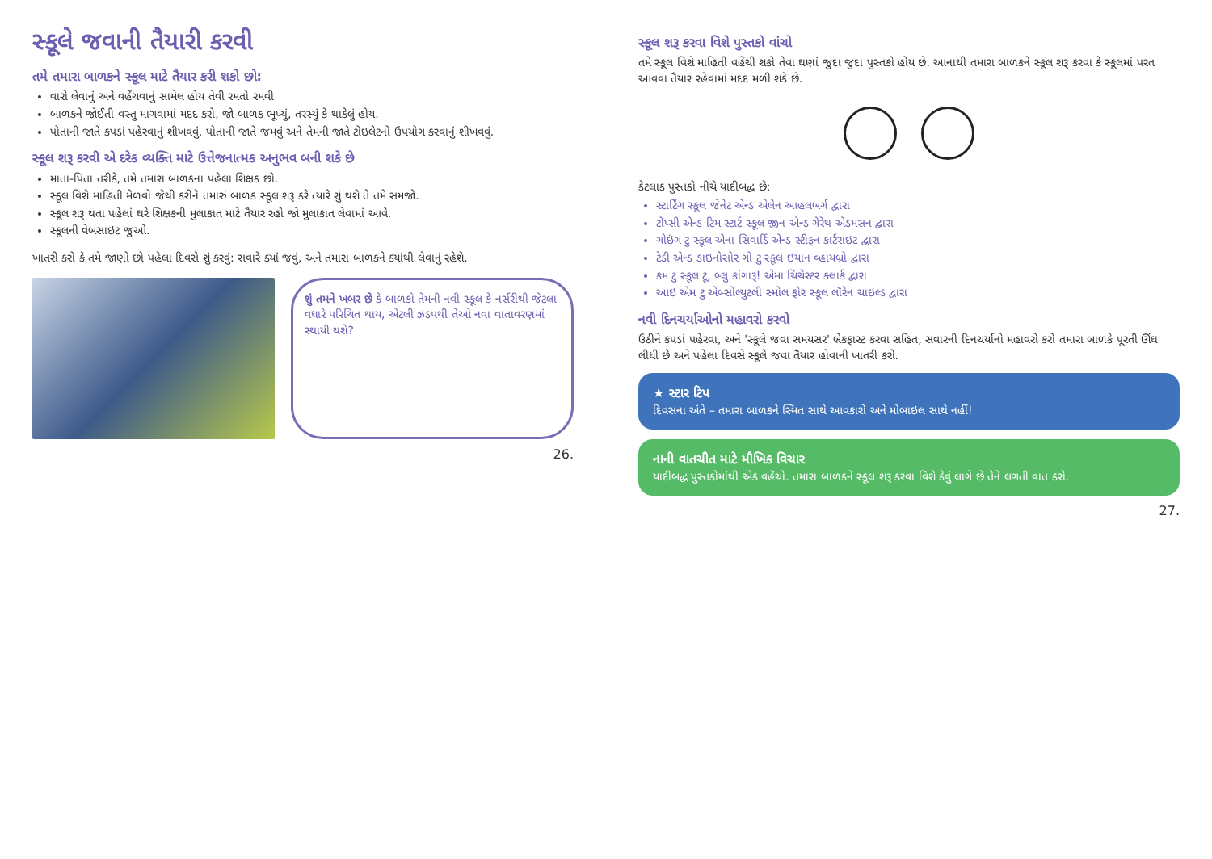સ્કૂલે જવાની તૈયારી કરવી
તમે તમારા બાળકને સ્કૂલ માટે તૈયાર કરી શકો છો:
વારો લેવાનું અને વહેંચવાનું સામેલ હોય તેવી રમતો રમવી
બાળકને જોઈતી વસ્તુ માગવામાં મદદ કરો, જો બાળક ભૂખ્યું, તરસ્યું કે થાકેલું હોય.
પોતાની જાતે કપડાં પહેરવાનું શીખવવું, પોતાની જાતે જમવું અને તેમની જાતે ટોઇલેટનો ઉપયોગ કરવાનું શીખવવું.
સ્કૂલ શરૂ કરવી એ દરેક વ્યક્તિ માટે ઉત્તેજનાત્મક અનુભવ બની શકે છે
માતા-પિતા તરીકે, તમે તમારા બાળકના પહેલા શિક્ષક છો.
સ્કૂલ વિશે માહિતી મેળવો જેથી કરીને તમારું બાળક સ્કૂલ શરૂ કરે ત્યારે શું થશે તે તમે સમજો.
સ્કૂલ શરૂ થતા પહેલાં ઘરે શિક્ષકની મુલાકાત માટે તૈયાર રહો જો મુલાકાત લેવામાં આવે.
સ્કૂલની વેબસાઇટ જુઓ.
ખાતરી કરો કે તમે જાણો છો પહેલા દિવસે શું કરવું: સવારે ક્યાં જવું, અને તમારા બાળકને ક્યાંથી લેવાનું રહેશે.
શું તમને ખબર છે કે બાળકો તેમની નવી સ્કૂલ કે નર્સરીથી જેટલા વધારે પરિચિત થાય, એટલી ઝડપથી તેઓ નવા વાતાવરણમાં સ્થાયી થશે?
26.
સ્કૂલ શરૂ કરવા વિશે પુસ્તકો વાંચો
તમે સ્કૂલ વિશે માહિતી વહેંચી શકો તેવા ઘણાં જુદા જુદા પુસ્તકો હોય છે. આનાથી તમારા બાળકને સ્કૂલ શરૂ કરવા કે સ્કૂલમાં પરત આવવા તૈયાર રહેવામાં મદદ મળી શકે છે.
કેટલાક પુસ્તકો નીચે યાદીબદ્ધ છે:
સ્ટાર્ટિંગ સ્કૂલ જેનેટ એન્ડ એલેન આહલબર્ગ દ્વારા
ટોપ્સી એન્ડ ટિમ સ્ટાર્ટ સ્કૂલ જીન એન્ડ ગેરેથ એડમસન દ્વારા
ગોઇંગ ટુ સ્કૂલ એના સિવાર્ડિ એન્ડ સ્ટીફન કાર્ટરાઇટ દ્વારા
ટેડી એન્ડ ડાઇનોસોર ગો ટુ સ્કૂલ ઇયાન વ્હાયબ્રો દ્વારા
કમ ટુ સ્કૂલ ટૂ, બ્લુ કાંગારૂ! એમા ચિચેસ્ટર ક્લાર્ક દ્વારા
આઇ એમ ટુ એબ્સોલ્યુટલી સ્મોલ ફોર સ્કૂલ લૉરેન ચાઇલ્ડ દ્વારા
નવી દિનચર્યાઓનો મહાવરો કરવો
ઉઠીને કપડાં પહેરવા, અને 'સ્કૂલે જવા સમયસર' બ્રેકફાસ્ટ કરવા સહિત, સવારની દિનચર્યાનો મહાવરો કરો તમારા બાળકે પૂરતી ઊંઘ લીધી છે અને પહેલા દિવસે સ્કૂલે જવા તૈયાર હોવાની ખાતરી કરો.
★ સ્ટાર ટિપ
દિવસના અંતે – તમારા બાળકને સ્મિત સાથે આવકારો અને મોબાઇલ સાથે નહીં!
નાની વાતચીત માટે મૌખિક વિચાર
યાદીબદ્ધ પુસ્તકોમાંથી એક વહેંચો. તમારા બાળકને સ્કૂલ શરૂ કરવા વિશે કેવું લાગે છે તેને લગતી વાત કરો.
27.